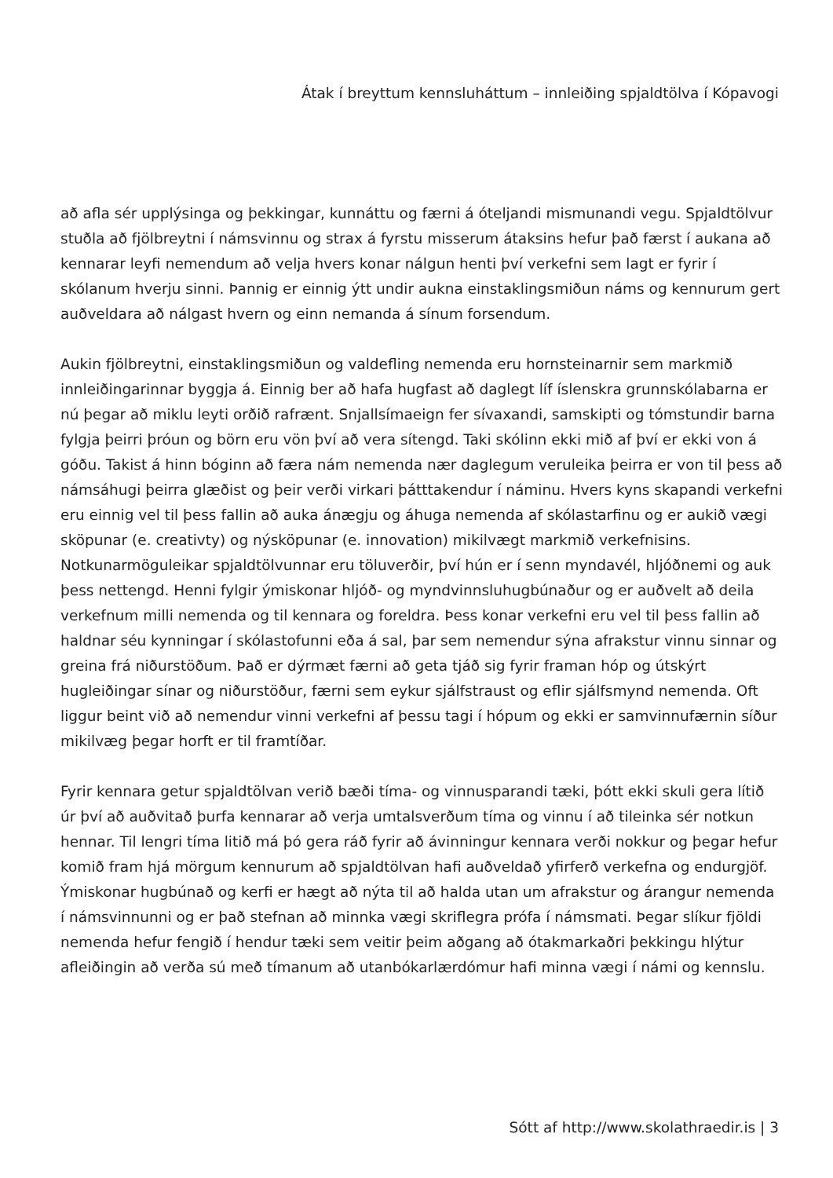Átak í breyttum kennsluháttum – innleiðing spjaldtölva í Kópavogi
að afla sér upplýsinga og þekkingar, kunnáttu og færni á óteljandi mismunandi vegu. Spjaldtölvur stuðla að fjölbreytni í námsvinnu og strax á fyrstu misserum átaksins hefur það færst í aukana að kennarar leyfi nemendum að velja hvers konar nálgun henti því verkefni sem lagt er fyrir í skólanum hverju sinni. Þannig er einnig ýtt undir aukna einstaklingsmiðun náms og kennurum gert auðveldara að nálgast hvern og einn nemanda á sínum forsendum.
Aukin fjölbreytni, einstaklingsmiðun og valdefling nemenda eru hornsteinarnir sem markmið innleiðingarinnar byggja á. Einnig ber að hafa hugfast að daglegt líf íslenskra grunnskólabarna er nú þegar að miklu leyti orðið rafrænt. Snjallsímaeign fer sívaxandi, samskipti og tómstundir barna fylgja þeirri þróun og börn eru vön því að vera sítengd. Taki skólinn ekki mið af því er ekki von á góðu. Takist á hinn bóginn að færa nám nemenda nær daglegum veruleika þeirra er von til þess að námsáhugi þeirra glæðist og þeir verði virkari þátttakendur í náminu. Hvers kyns skapandi verkefni eru einnig vel til þess fallin að auka ánægju og áhuga nemenda af skólastarfinu og er aukið vægi sköpunar (e. creativty) og nýsköpunar (e. innovation) mikilvægt markmið verkefnisins. Notkunarmöguleikar spjaldtölvunnar eru töluverðir, því hún er í senn myndavél, hljóðnemi og auk þess nettengd. Henni fylgir ýmiskonar hljóð- og myndvinnsluhugbúnaður og er auðvelt að deila verkefnum milli nemenda og til kennara og foreldra. Þess konar verkefni eru vel til þess fallin að haldnar séu kynningar í skólastofunni eða á sal, þar sem nemendur sýna afrakstur vinnu sinnar og greina frá niðurstöðum. Það er dýrmæt færni að geta tjáð sig fyrir framan hóp og útskýrt hugleiðingar sínar og niðurstöður, færni sem eykur sjálfstraust og eflir sjálfsmynd nemenda. Oft liggur beint við að nemendur vinni verkefni af þessu tagi í hópum og ekki er samvinnufærnin síður mikilvæg þegar horft er til framtíðar.
Fyrir kennara getur spjaldtölvan verið bæði tíma- og vinnusparandi tæki, þótt ekki skuli gera lítið úr því að auðvitað þurfa kennarar að verja umtalsverðum tíma og vinnu í að tileinka sér notkun hennar. Til lengri tíma litið má þó gera ráð fyrir að ávinningur kennara verði nokkur og þegar hefur komið fram hjá mörgum kennurum að spjaldtölvan hafi auðveldað yfirferð verkefna og endurgjöf. Ýmiskonar hugbúnað og kerfi er hægt að nýta til að halda utan um afrakstur og árangur nemenda í námsvinnunni og er það stefnan að minnka vægi skriflegra prófa í námsmati. Þegar slíkur fjöldi nemenda hefur fengið í hendur tæki sem veitir þeim aðgang að ótakmarkaðri þekkingu hlýtur afleiðingin að verða sú með tímanum að utanbókarlærdómur hafi minna vægi í námi og kennslu.
Sótt af http://www.skolathraedir.is | 3